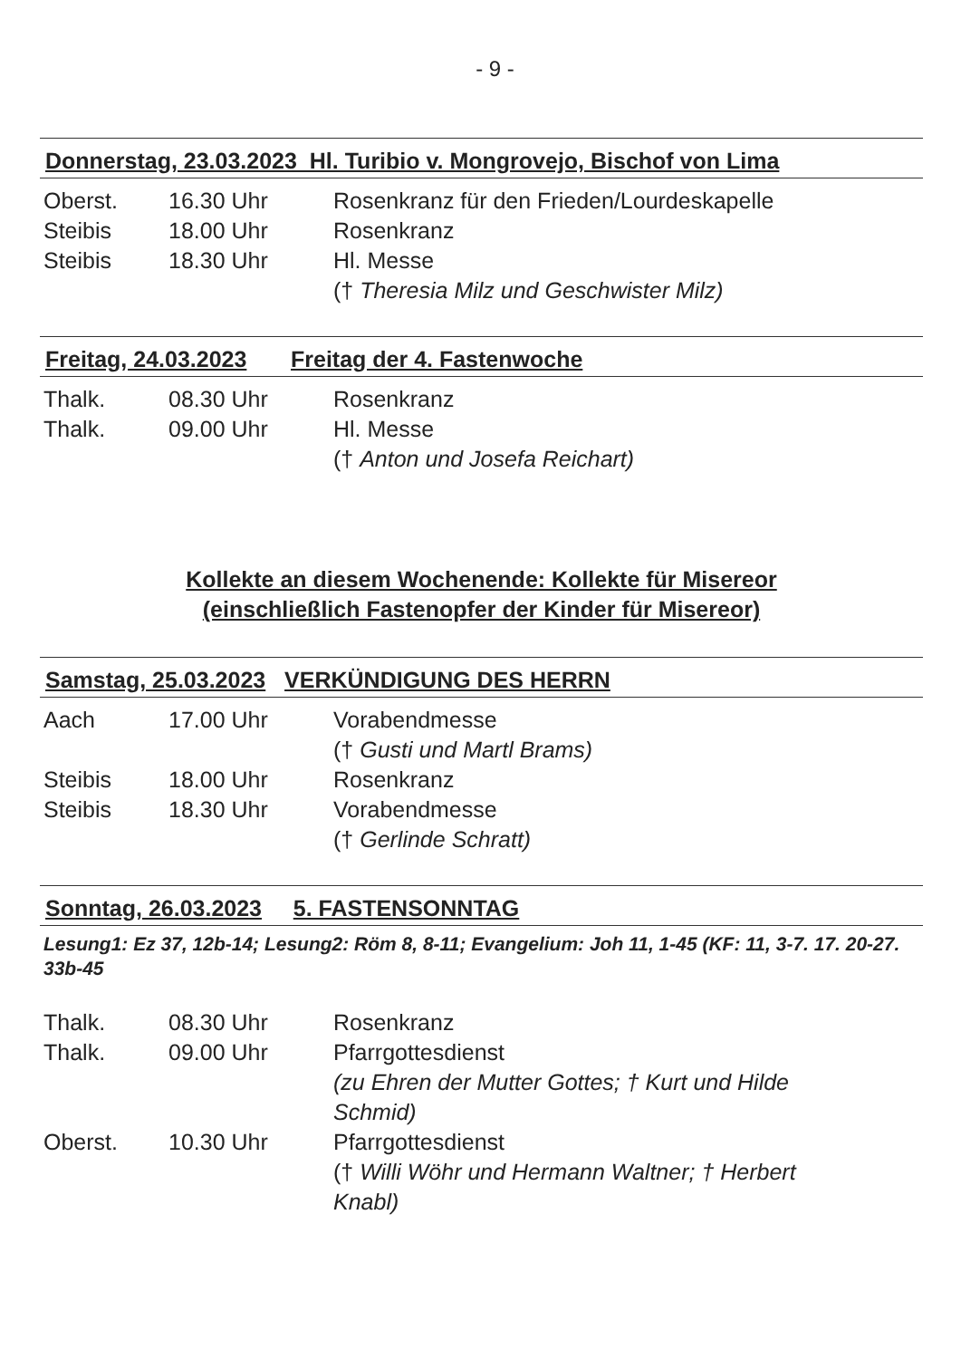- 9 -
Donnerstag, 23.03.2023 Hl. Turibio v. Mongrovejo, Bischof von Lima
| Oberst. | 16.30 Uhr | Rosenkranz für den Frieden/Lourdeskapelle |
| Steibis | 18.00 Uhr | Rosenkranz |
| Steibis | 18.30 Uhr | Hl. Messe († Theresia Milz und Geschwister Milz) |
Freitag, 24.03.2023 Freitag der 4. Fastenwoche
| Thalk. | 08.30 Uhr | Rosenkranz |
| Thalk. | 09.00 Uhr | Hl. Messe († Anton und Josefa Reichart) |
Kollekte an diesem Wochenende: Kollekte für Misereor
(einschließlich Fastenopfer der Kinder für Misereor)
Samstag, 25.03.2023 VERKÜNDIGUNG DES HERRN
| Aach | 17.00 Uhr | Vorabendmesse († Gusti und Martl Brams) |
| Steibis | 18.00 Uhr | Rosenkranz |
| Steibis | 18.30 Uhr | Vorabendmesse († Gerlinde Schratt) |
Sonntag, 26.03.2023 5. FASTENSONNTAG
Lesung1: Ez 37, 12b-14; Lesung2: Röm 8, 8-11; Evangelium: Joh 11, 1-45 (KF: 11, 3-7. 17. 20-27. 33b-45
| Thalk. | 08.30 Uhr | Rosenkranz |
| Thalk. | 09.00 Uhr | Pfarrgottesdienst (zu Ehren der Mutter Gottes; † Kurt und Hilde Schmid) |
| Oberst. | 10.30 Uhr | Pfarrgottesdienst († Willi Wöhr und Hermann Waltner; † Herbert Knabl) |